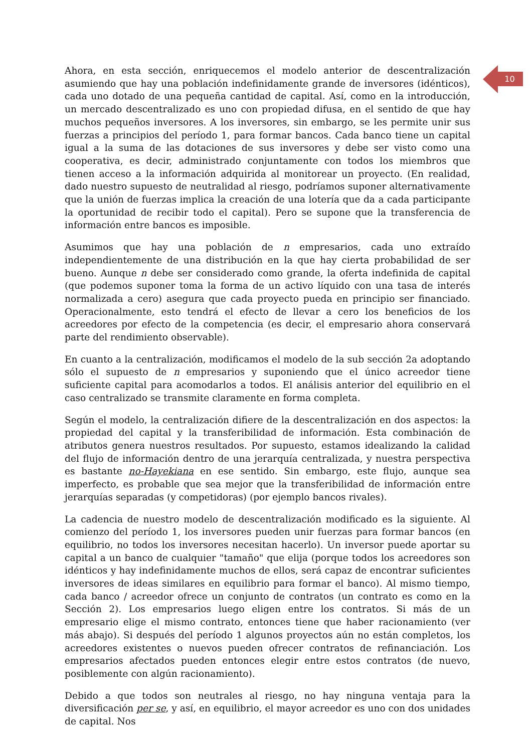10
Ahora, en esta sección, enriquecemos el modelo anterior de descentralización asumiendo que hay una población indefinidamente grande de inversores (idénticos), cada uno dotado de una pequeña cantidad de capital. Así, como en la introducción, un mercado descentralizado es uno con propiedad difusa, en el sentido de que hay muchos pequeños inversores. A los inversores, sin embargo, se les permite unir sus fuerzas a principios del período 1, para formar bancos. Cada banco tiene un capital igual a la suma de las dotaciones de sus inversores y debe ser visto como una cooperativa, es decir, administrado conjuntamente con todos los miembros que tienen acceso a la información adquirida al monitorear un proyecto. (En realidad, dado nuestro supuesto de neutralidad al riesgo, podríamos suponer alternativamente que la unión de fuerzas implica la creación de una lotería que da a cada participante la oportunidad de recibir todo el capital). Pero se supone que la transferencia de información entre bancos es imposible.
Asumimos que hay una población de n empresarios, cada uno extraído independientemente de una distribución en la que hay cierta probabilidad de ser bueno. Aunque n debe ser considerado como grande, la oferta indefinida de capital (que podemos suponer toma la forma de un activo líquido con una tasa de interés normalizada a cero) asegura que cada proyecto pueda en principio ser financiado. Operacionalmente, esto tendrá el efecto de llevar a cero los beneficios de los acreedores por efecto de la competencia (es decir, el empresario ahora conservará parte del rendimiento observable).
En cuanto a la centralización, modificamos el modelo de la sub sección 2a adoptando sólo el supuesto de n empresarios y suponiendo que el único acreedor tiene suficiente capital para acomodarlos a todos. El análisis anterior del equilibrio en el caso centralizado se transmite claramente en forma completa.
Según el modelo, la centralización difiere de la descentralización en dos aspectos: la propiedad del capital y la transferibilidad de información. Esta combinación de atributos genera nuestros resultados. Por supuesto, estamos idealizando la calidad del flujo de información dentro de una jerarquía centralizada, y nuestra perspectiva es bastante no-Hayekiana en ese sentido. Sin embargo, este flujo, aunque sea imperfecto, es probable que sea mejor que la transferibilidad de información entre jerarquías separadas (y competidoras) (por ejemplo bancos rivales).
La cadencia de nuestro modelo de descentralización modificado es la siguiente. Al comienzo del período 1, los inversores pueden unir fuerzas para formar bancos (en equilibrio, no todos los inversores necesitan hacerlo). Un inversor puede aportar su capital a un banco de cualquier "tamaño" que elija (porque todos los acreedores son idénticos y hay indefinidamente muchos de ellos, será capaz de encontrar suficientes inversores de ideas similares en equilibrio para formar el banco). Al mismo tiempo, cada banco / acreedor ofrece un conjunto de contratos (un contrato es como en la Sección 2). Los empresarios luego eligen entre los contratos. Si más de un empresario elige el mismo contrato, entonces tiene que haber racionamiento (ver más abajo). Si después del período 1 algunos proyectos aún no están completos, los acreedores existentes o nuevos pueden ofrecer contratos de refinanciación. Los empresarios afectados pueden entonces elegir entre estos contratos (de nuevo, posiblemente con algún racionamiento).
Debido a que todos son neutrales al riesgo, no hay ninguna ventaja para la diversificación per se, y así, en equilibrio, el mayor acreedor es uno con dos unidades de capital. Nos